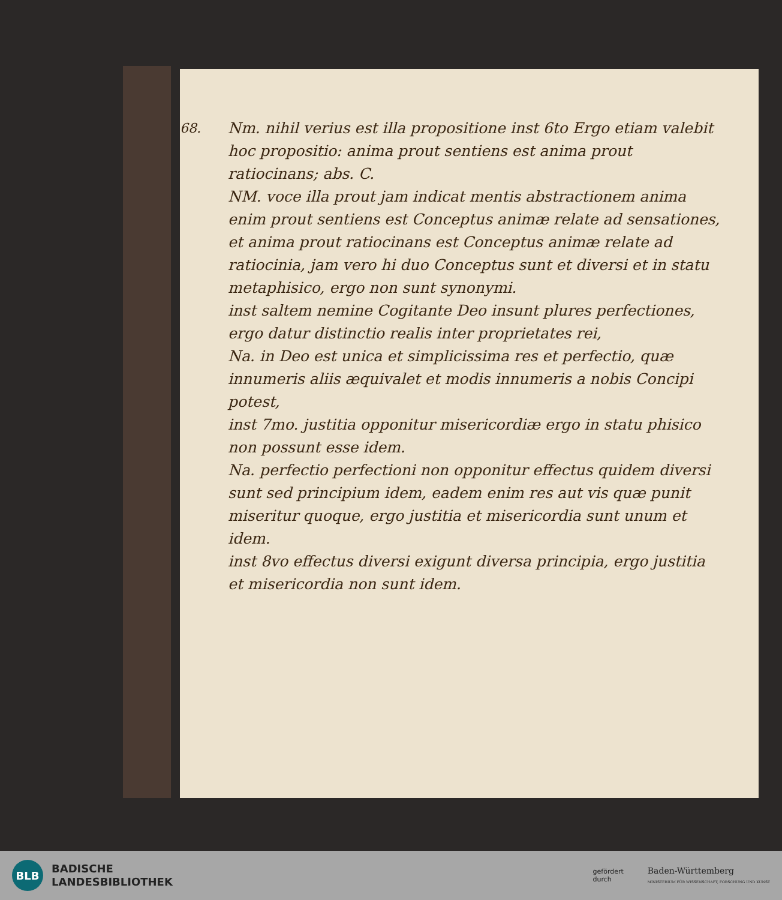68.
Nm. nihil verius est illa propositione inst 6to Ergo etiam valebit hoc propositio: anima prout sentiens est anima prout ratiocinans; abs. C.
NM. voce illa prout jam indicat mentis abstractionem anima enim prout sentiens est Conceptus animæ relate ad sensationes, et anima prout ratiocinans est Conceptus animæ relate ad ratiocinia, jam vero hi duo Conceptus sunt et diversi et in statu metaphisico, ergo non sunt synonymi.
inst saltem nemine Cogitante Deo insunt plures perfectiones, ergo datur distinctio realis inter proprietates rei,
Na. in Deo est unica et simplicissima res et perfectio, quæ innumeris aliis æquivalet et modis innumeris a nobis Concipi potest,
inst 7mo. justitia opponitur misericordiæ ergo in statu phisico non possunt esse idem.
Na. perfectio perfectioni non opponitur effectus quidem diversi sunt sed principium idem, eadem enim res aut vis quæ punit miseritur quoque, ergo justitia et misericordia sunt unum et idem.
inst 8vo effectus diversi exigunt diversa principia, ergo justitia et misericordia non sunt idem.
BLB
BADISCHE
LANDESBIBLIOTHEK
gefördert
durch
Baden-Württemberg
MINISTERIUM FÜR WISSENSCHAFT, FORSCHUNG UND KUNST